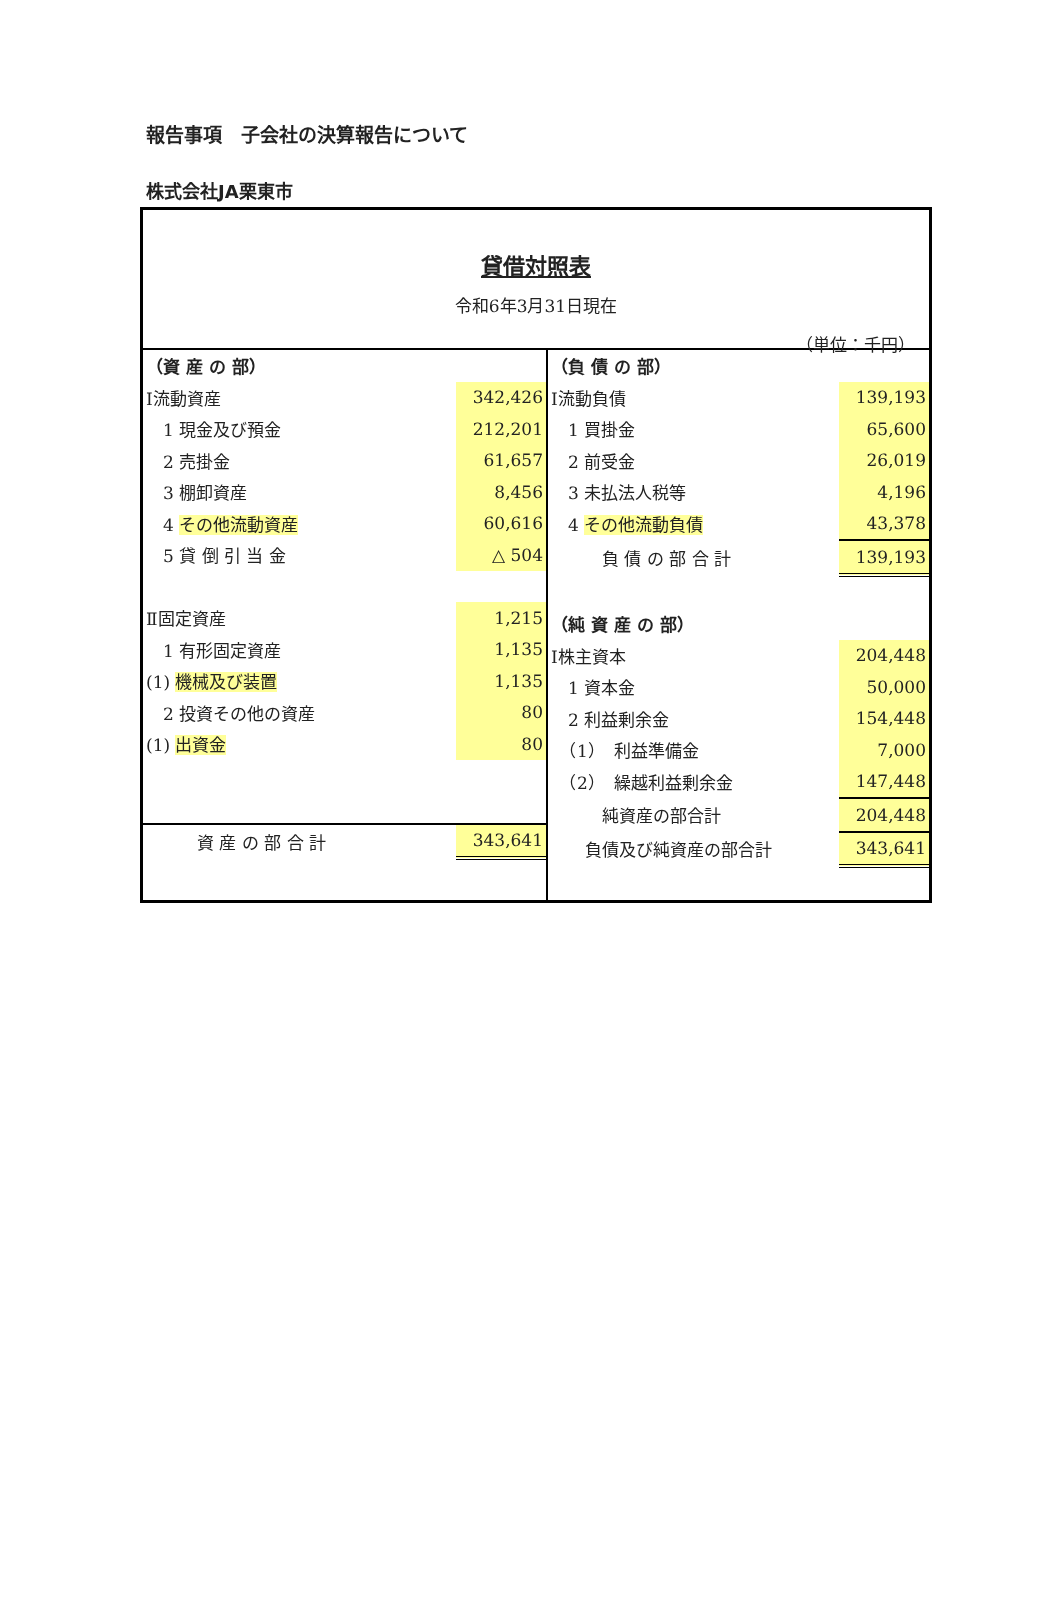報告事項　子会社の決算報告について
株式会社JA栗東市
貸借対照表
令和6年3月31日現在
（単位：千円）
| （資 産 の 部） | |
| Ⅰ流動資産 | 342,426 |
| 1 現金及び預金 | 212,201 |
| 2 売掛金 | 61,657 |
| 3 棚卸資産 | 8,456 |
| 4 その他流動資産 | 60,616 |
| 5 貸 倒 引 当 金 | △ 504 |
| Ⅱ固定資産 | 1,215 |
| 1 有形固定資産 | 1,135 |
| (1) 機械及び装置 | 1,135 |
| 2 投資その他の資産 | 80 |
| (1) 出資金 | 80 |
| 資 産 の 部 合 計 | 343,641 |
| （負 債 の 部） | |
| Ⅰ流動負債 | 139,193 |
| 1 買掛金 | 65,600 |
| 2 前受金 | 26,019 |
| 3 未払法人税等 | 4,196 |
| 4 その他流動負債 | 43,378 |
| 負 債 の 部 合 計 | 139,193 |
| （純 資 産 の 部） | |
| Ⅰ株主資本 | 204,448 |
| 1 資本金 | 50,000 |
| 2 利益剰余金 | 154,448 |
| （1） 利益準備金 | 7,000 |
| （2） 繰越利益剰余金 | 147,448 |
| 純資産の部合計 | 204,448 |
| 負債及び純資産の部合計 | 343,641 |